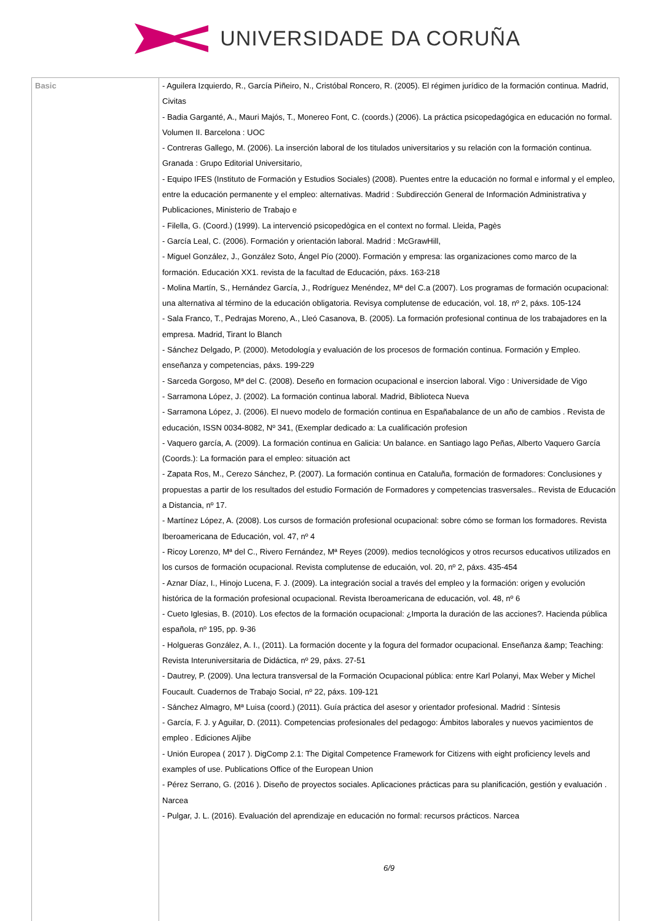UNIVERSIDADE DA CORUÑA
| Basic | - Aguilera Izquierdo, R., García Piñeiro, N., Cristóbal Roncero, R. (2005). El régimen jurídico de la formación continua. Madrid, Civitas - Badia Garganté, A., Mauri Majós, T., Monereo Font, C. (coords.) (2006). La práctica psicopedagógica en educación no formal. Volumen II. Barcelona : UOC - Contreras Gallego, M. (2006). La inserción laboral de los titulados universitarios y su relación con la formación continua. Granada : Grupo Editorial Universitario, - Equipo IFES (Instituto de Formación y Estudios Sociales) (2008). Puentes entre la educación no formal e informal y el empleo, entre la educación permanente y el empleo: alternativas. Madrid : Subdirección General de Información Administrativa y Publicaciones, Ministerio de Trabajo e - Filella, G. (Coord.) (1999). La intervenció psicopedògica en el context no formal. Lleida, Pagès - García Leal, C. (2006). Formación y orientación laboral. Madrid : McGrawHill, - Miguel González, J., González Soto, Ángel Pío (2000). Formación y empresa: las organizaciones como marco de la formación. Educación XX1. revista de la facultad de Educación, páxs. 163-218 - Molina Martín, S., Hernández García, J., Rodríguez Menéndez, Mª del C.a (2007). Los programas de formación ocupacional: una alternativa al término de la educación obligatoria. Revisya complutense de educación, vol. 18, nº 2, páxs. 105-124 - Sala Franco, T., Pedrajas Moreno, A., Lleó Casanova, B. (2005). La formación profesional continua de los trabajadores en la empresa. Madrid, Tirant lo Blanch - Sánchez Delgado, P. (2000). Metodología y evaluación de los procesos de formación continua. Formación y Empleo. enseñanza y competencias, páxs. 199-229 - Sarceda Gorgoso, Mª del C. (2008). Deseño en formacion ocupacional e insercion laboral. Vigo : Universidade de Vigo - Sarramona López, J. (2002). La formación continua laboral. Madrid, Biblioteca Nueva - Sarramona López, J. (2006). El nuevo modelo de formación continua en Españabalance de un año de cambios . Revista de educación, ISSN 0034-8082, Nº 341, (Exemplar dedicado a: La cualificación profesion - Vaquero garcía, A. (2009). La formación continua en Galicia: Un balance. en Santiago lago Peñas, Alberto Vaquero García (Coords.): La formación para el empleo: situación act - Zapata Ros, M., Cerezo Sánchez, P. (2007). La formación continua en Cataluña, formación de formadores: Conclusiones y propuestas a partir de los resultados del estudio Formación de Formadores y competencias trasversales.. Revista de Educación a Distancia, nº 17. - Martínez López, A. (2008). Los cursos de formación profesional ocupacional: sobre cómo se forman los formadores. Revista Iberoamericana de Educación, vol. 47, nº 4 - Ricoy Lorenzo, Mª del C., Rivero Fernández, Mª Reyes (2009). medios tecnológicos y otros recursos educativos utilizados en los cursos de formación ocupacional. Revista complutense de educaión, vol. 20, nº 2, páxs. 435-454 - Aznar Díaz, I., Hinojo Lucena, F. J. (2009). La integración social a través del empleo y la formación: origen y evolución histórica de la formación profesional ocupacional. Revista Iberoamericana de educación, vol. 48, nº 6 - Cueto Iglesias, B. (2010). Los efectos de la formación ocupacional: ¿Importa la duración de las acciones?. Hacienda pública española, nº 195, pp. 9-36 - Holgueras González, A. I., (2011). La formación docente y la fogura del formador ocupacional. Enseñanza &amp; Teaching: Revista Interuniversitaria de Didáctica, nº 29, páxs. 27-51 - Dautrey, P. (2009). Una lectura transversal de la Formación Ocupacional pública: entre Karl Polanyi, Max Weber y Michel Foucault. Cuadernos de Trabajo Social, nº 22, páxs. 109-121 - Sánchez Almagro, Mª Luisa (coord.) (2011). Guía práctica del asesor y orientador profesional. Madrid : Síntesis - García, F. J. y Aguilar, D. (2011). Competencias profesionales del pedagogo: Ámbitos laborales y nuevos yacimientos de empleo . Ediciones Aljibe - Unión Europea ( 2017 ). DigComp 2.1: The Digital Competence Framework for Citizens with eight proficiency levels and examples of use. Publications Office of the European Union - Pérez Serrano, G. (2016 ). Diseño de proyectos sociales. Aplicaciones prácticas para su planificación, gestión y evaluación . Narcea - Pulgar, J. L. (2016). Evaluación del aprendizaje en educación no formal: recursos prácticos. Narcea 6/9 |